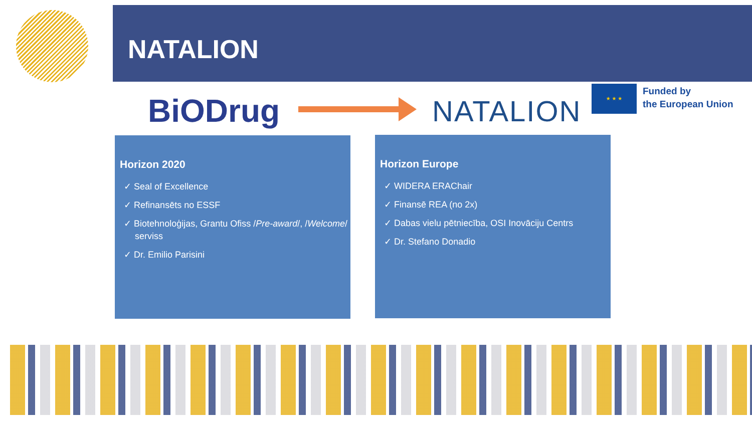NATALION
BiODrug NATALION
★ ★ ★
Funded by
the European Union
Horizon 2020
✓ Seal of Excellence
✓ Refinansēts no ESSF
✓ Biotehnoloģijas, Grantu Ofiss /Pre-award/, /Welcome/ serviss
✓ Dr. Emilio Parisini
Horizon Europe
✓ WIDERA ERAChair
✓ Finansē REA (no 2x)
✓ Dabas vielu pētniecība, OSI Inovāciju Centrs
✓ Dr. Stefano Donadio